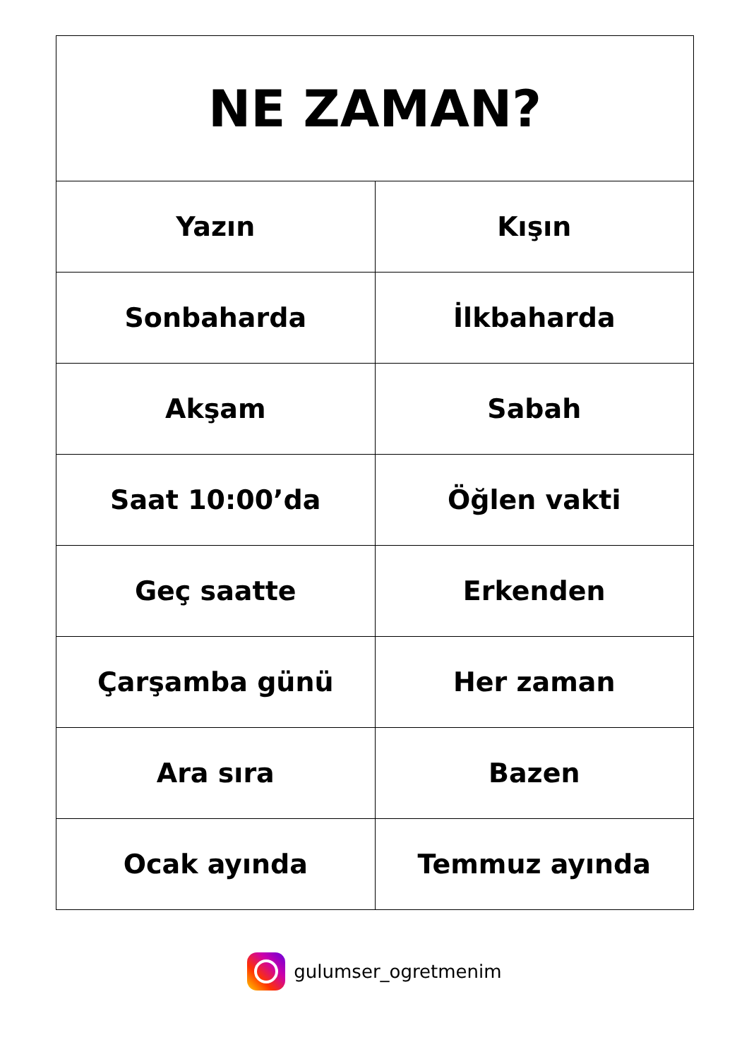| NE ZAMAN? | |
| --- | --- |
| Yazın | Kışın |
| Sonbaharda | İlkbaharda |
| Akşam | Sabah |
| Saat 10:00’da | Öğlen vakti |
| Geç saatte | Erkenden |
| Çarşamba günü | Her zaman |
| Ara sıra | Bazen |
| Ocak ayında | Temmuz ayında |
gulumser_ogretmenim